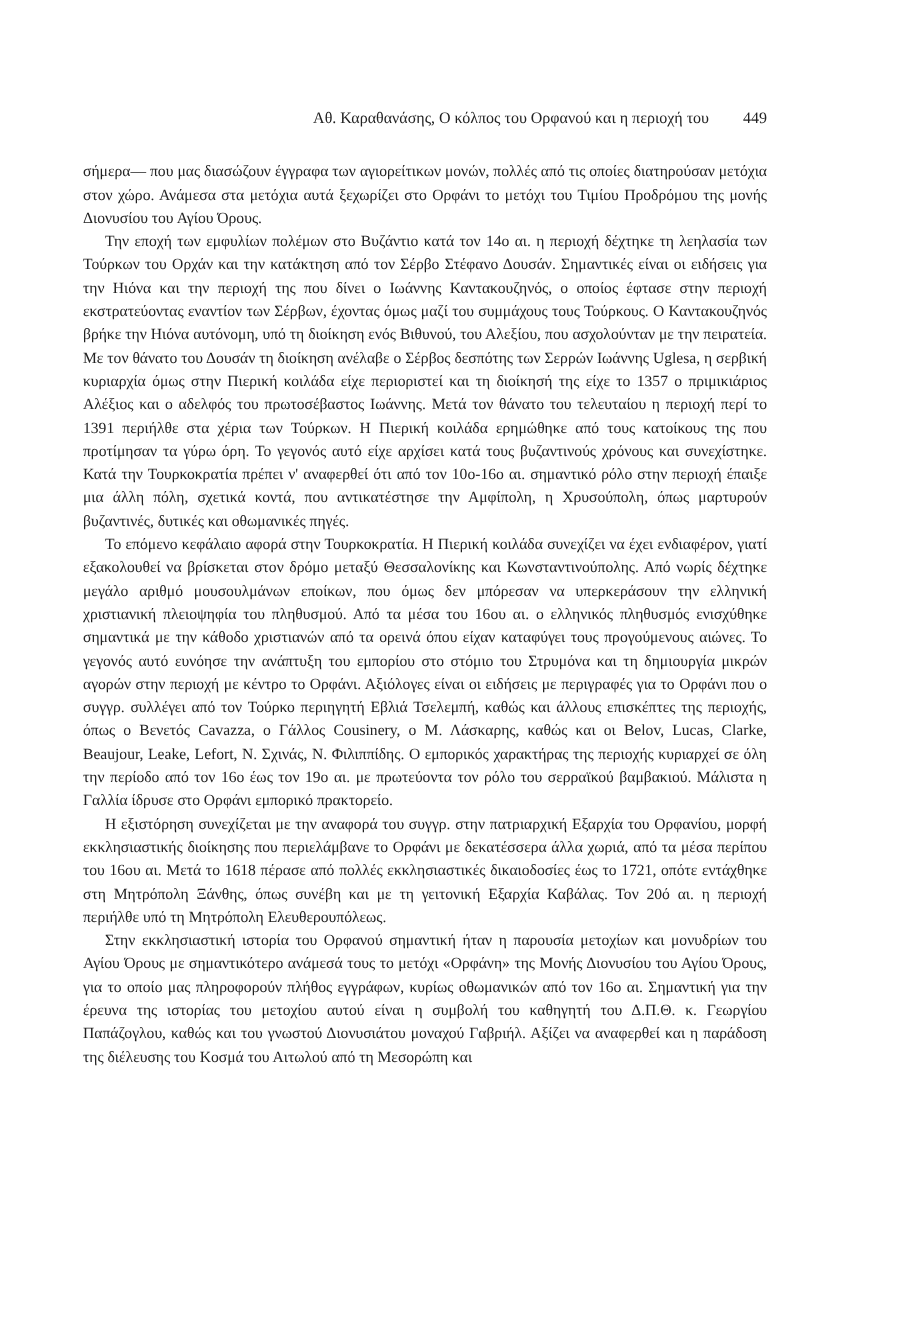Αθ. Καραθανάσης, Ο κόλπος του Ορφανού και η περιοχή του 449
σήμερα— που μας διασώζουν έγγραφα των αγιορείτικων μονών, πολλές από τις οποίες διατηρούσαν μετόχια στον χώρο. Ανάμεσα στα μετόχια αυτά ξεχωρίζει στο Ορφάνι το μετόχι του Τιμίου Προδρόμου της μονής Διονυσίου του Αγίου Όρους.
Την εποχή των εμφυλίων πολέμων στο Βυζάντιο κατά τον 14ο αι. η περιοχή δέχτηκε τη λεηλασία των Τούρκων του Ορχάν και την κατάκτηση από τον Σέρβο Στέφανο Δουσάν. Σημαντικές είναι οι ειδήσεις για την Ηιόνα και την περιοχή της που δίνει ο Ιωάννης Καντακουζηνός, ο οποίος έφτασε στην περιοχή εκστρατεύοντας εναντίον των Σέρβων, έχοντας όμως μαζί του συμμάχους τους Τούρκους. Ο Καντακουζηνός βρήκε την Ηιόνα αυτόνομη, υπό τη διοίκηση ενός Βιθυνού, του Αλεξίου, που ασχολούνταν με την πειρατεία. Με τον θάνατο του Δουσάν τη διοίκηση ανέλαβε ο Σέρβος δεσπότης των Σερρών Ιωάννης Uglesa, η σερβική κυριαρχία όμως στην Πιερική κοιλάδα είχε περιοριστεί και τη διοίκησή της είχε το 1357 ο πριμικιάριος Αλέξιος και ο αδελφός του πρωτοσέβαστος Ιωάννης. Μετά τον θάνατο του τελευταίου η περιοχή περί το 1391 περιήλθε στα χέρια των Τούρκων. Η Πιερική κοιλάδα ερημώθηκε από τους κατοίκους της που προτίμησαν τα γύρω όρη. Το γεγονός αυτό είχε αρχίσει κατά τους βυζαντινούς χρόνους και συνεχίστηκε. Κατά την Τουρκοκρατία πρέπει ν' αναφερθεί ότι από τον 10ο-16ο αι. σημαντικό ρόλο στην περιοχή έπαιξε μια άλλη πόλη, σχετικά κοντά, που αντικατέστησε την Αμφίπολη, η Χρυσούπολη, όπως μαρτυρούν βυζαντινές, δυτικές και οθωμανικές πηγές.
Το επόμενο κεφάλαιο αφορά στην Τουρκοκρατία. Η Πιερική κοιλάδα συνεχίζει να έχει ενδιαφέρον, γιατί εξακολουθεί να βρίσκεται στον δρόμο μεταξύ Θεσσαλονίκης και Κωνσταντινούπολης. Από νωρίς δέχτηκε μεγάλο αριθμό μουσουλμάνων εποίκων, που όμως δεν μπόρεσαν να υπερκεράσουν την ελληνική χριστιανική πλειοψηφία του πληθυσμού. Από τα μέσα του 16ου αι. ο ελληνικός πληθυσμός ενισχύθηκε σημαντικά με την κάθοδο χριστιανών από τα ορεινά όπου είχαν καταφύγει τους προγούμενους αιώνες. Το γεγονός αυτό ευνόησε την ανάπτυξη του εμπορίου στο στόμιο του Στρυμόνα και τη δημιουργία μικρών αγορών στην περιοχή με κέντρο το Ορφάνι. Αξιόλογες είναι οι ειδήσεις με περιγραφές για το Ορφάνι που ο συγγρ. συλλέγει από τον Τούρκο περιηγητή Εβλιά Τσελεμπή, καθώς και άλλους επισκέπτες της περιοχής, όπως ο Βενετός Cavazza, ο Γάλλος Cousinery, ο Μ. Λάσκαρης, καθώς και οι Belov, Lucas, Clarke, Beaujour, Leake, Lefort, Ν. Σχινάς, Ν. Φιλιππίδης. Ο εμπορικός χαρακτήρας της περιοχής κυριαρχεί σε όλη την περίοδο από τον 16ο έως τον 19ο αι. με πρωτεύοντα τον ρόλο του σερραϊκού βαμβακιού. Μάλιστα η Γαλλία ίδρυσε στο Ορφάνι εμπορικό πρακτορείο.
Η εξιστόρηση συνεχίζεται με την αναφορά του συγγρ. στην πατριαρχική Εξαρχία του Ορφανίου, μορφή εκκλησιαστικής διοίκησης που περιελάμβανε το Ορφάνι με δεκατέσσερα άλλα χωριά, από τα μέσα περίπου του 16ου αι. Μετά το 1618 πέρασε από πολλές εκκλησιαστικές δικαιοδοσίες έως το 1721, οπότε εντάχθηκε στη Μητρόπολη Ξάνθης, όπως συνέβη και με τη γειτονική Εξαρχία Καβάλας. Τον 20ό αι. η περιοχή περιήλθε υπό τη Μητρόπολη Ελευθερουπόλεως.
Στην εκκλησιαστική ιστορία του Ορφανού σημαντική ήταν η παρουσία μετοχίων και μονυδρίων του Αγίου Όρους με σημαντικότερο ανάμεσά τους το μετόχι «Ορφάνη» της Μονής Διονυσίου του Αγίου Όρους, για το οποίο μας πληροφορούν πλήθος εγγράφων, κυρίως οθωμανικών από τον 16ο αι. Σημαντική για την έρευνα της ιστορίας του μετοχίου αυτού είναι η συμβολή του καθηγητή του Δ.Π.Θ. κ. Γεωργίου Παπάζογλου, καθώς και του γνωστού Διονυσιάτου μοναχού Γαβριήλ. Αξίζει να αναφερθεί και η παράδοση της διέλευσης του Κοσμά του Αιτωλού από τη Μεσορώπη και